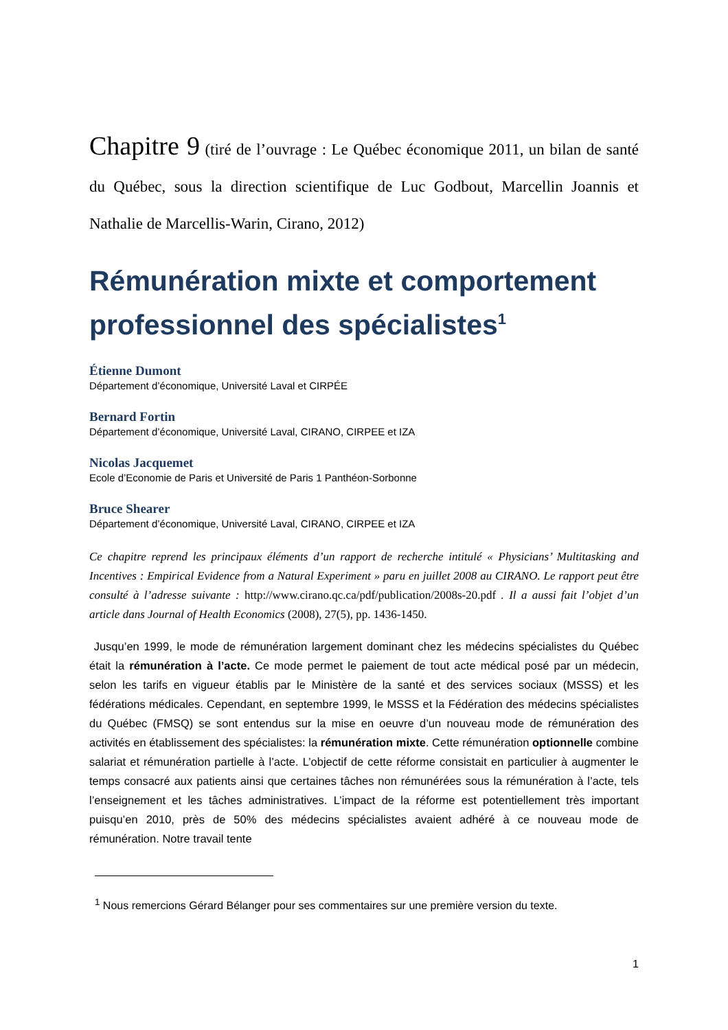Chapitre 9 (tiré de l’ouvrage : Le Québec économique 2011, un bilan de santé du Québec, sous la direction scientifique de Luc Godbout, Marcellin Joannis et Nathalie de Marcellis-Warin, Cirano, 2012)
Rémunération mixte et comportement professionnel des spécialistes<sup>1</sup>
Étienne Dumont
Département d’économique, Université Laval et CIRPÉE
Bernard Fortin
Département d’économique, Université Laval, CIRANO, CIRPEE et IZA
Nicolas Jacquemet
Ecole d’Economie de Paris et Université de Paris 1 Panthéon-Sorbonne
Bruce Shearer
Département d’économique, Université Laval, CIRANO, CIRPEE et IZA
Ce chapitre reprend les principaux éléments d’un rapport de recherche intitulé « Physicians’ Multitasking and Incentives : Empirical Evidence from a Natural Experiment » paru en juillet 2008 au CIRANO. Le rapport peut être consulté à l’adresse suivante : http://www.cirano.qc.ca/pdf/publication/2008s-20.pdf . Il a aussi fait l’objet d’un article dans Journal of Health Economics (2008), 27(5), pp. 1436-1450.
Jusqu’en 1999, le mode de rémunération largement dominant chez les médecins spécialistes du Québec était la rémunération à l’acte. Ce mode permet le paiement de tout acte médical posé par un médecin, selon les tarifs en vigueur établis par le Ministère de la santé et des services sociaux (MSSS) et les fédérations médicales. Cependant, en septembre 1999, le MSSS et la Fédération des médecins spécialistes du Québec (FMSQ) se sont entendus sur la mise en oeuvre d’un nouveau mode de rémunération des activités en établissement des spécialistes: la rémunération mixte. Cette rémunération optionnelle combine salariat et rémunération partielle à l’acte. L’objectif de cette réforme consistait en particulier à augmenter le temps consacré aux patients ainsi que certaines tâches non rémunérées sous la rémunération à l’acte, tels l’enseignement et les tâches administratives. L’impact de la réforme est potentiellement très important puisqu’en 2010, près de 50% des médecins spécialistes avaient adhéré à ce nouveau mode de rémunération. Notre travail tente
<sup>1</sup> Nous remercions Gérard Bélanger pour ses commentaires sur une première version du texte.
1